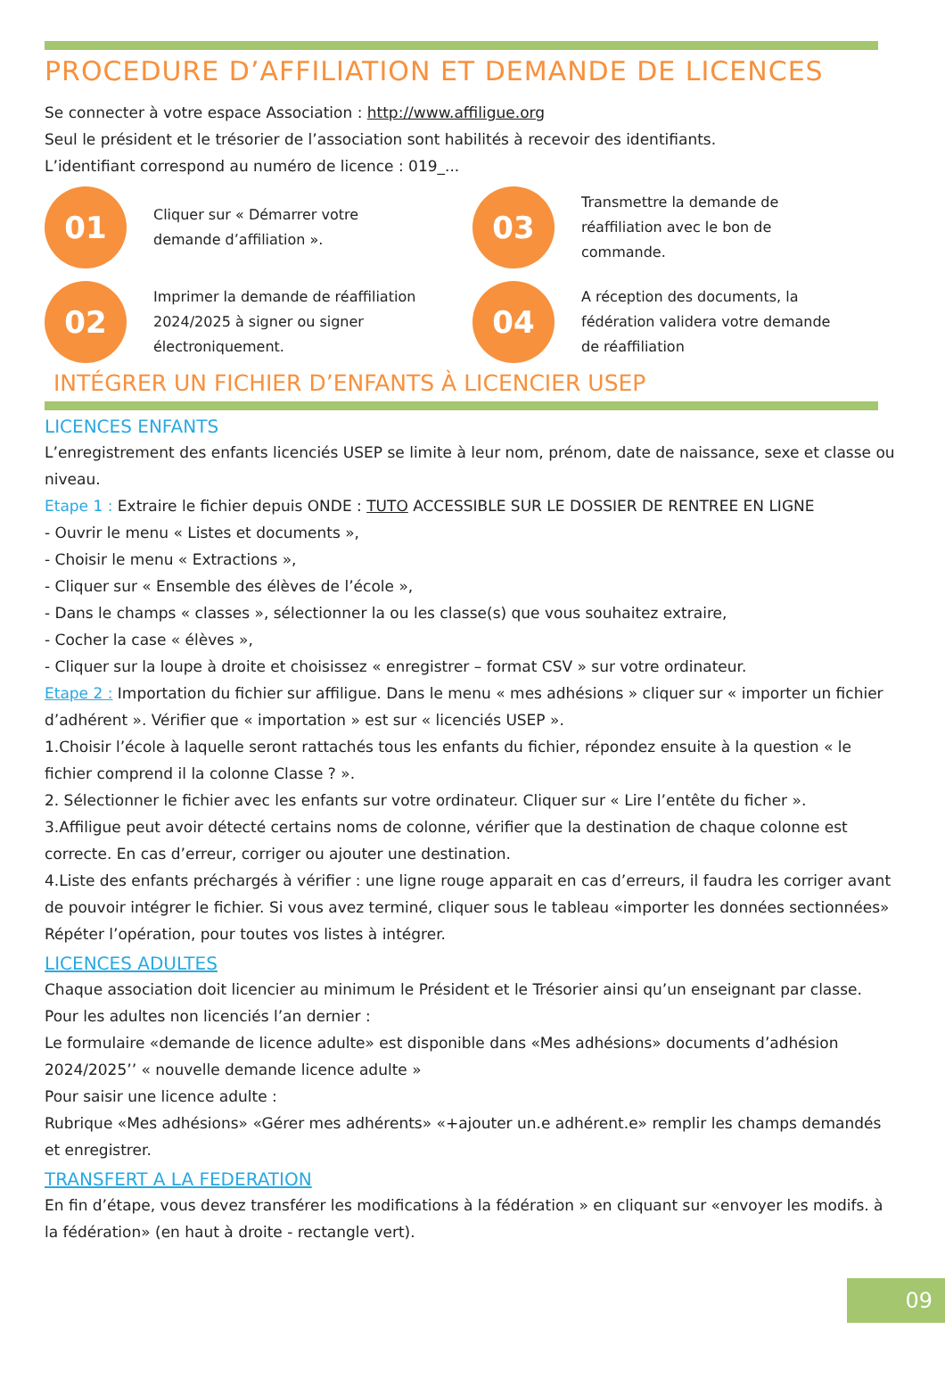PROCEDURE D’AFFILIATION ET DEMANDE DE LICENCES
Se connecter à votre espace Association : http://www.affiligue.org
Seul le président et le trésorier de l’association sont habilités à recevoir des identifiants.
L’identifiant correspond au numéro de licence : 019_...
01
Cliquer sur « Démarrer votre demande d’affiliation ».
03
Transmettre la demande de réaffiliation avec le bon de commande.
02
Imprimer la demande de réaffiliation 2024/2025 à signer ou signer électroniquement.
04
A réception des documents, la fédération validera votre demande de réaffiliation
INTÉGRER UN FICHIER D’ENFANTS À LICENCIER USEP
LICENCES ENFANTS
L’enregistrement des enfants licenciés USEP se limite à leur nom, prénom, date de naissance, sexe et classe ou niveau.
Etape 1 : Extraire le fichier depuis ONDE : TUTO ACCESSIBLE SUR LE DOSSIER DE RENTREE EN LIGNE
- Ouvrir le menu « Listes et documents »,
- Choisir le menu « Extractions »,
- Cliquer sur « Ensemble des élèves de l’école »,
- Dans le champs « classes », sélectionner la ou les classe(s) que vous souhaitez extraire,
- Cocher la case « élèves »,
- Cliquer sur la loupe à droite et choisissez « enregistrer – format CSV » sur votre ordinateur.
Etape 2 : Importation du fichier sur affiligue. Dans le menu « mes adhésions » cliquer sur « importer un fichier d’adhérent ». Vérifier que « importation » est sur « licenciés USEP ».
1.Choisir l’école à laquelle seront rattachés tous les enfants du fichier, répondez ensuite à la question « le fichier comprend il la colonne Classe ? ».
2. Sélectionner le fichier avec les enfants sur votre ordinateur. Cliquer sur « Lire l’entête du ficher ».
3.Affiligue peut avoir détecté certains noms de colonne, vérifier que la destination de chaque colonne est correcte. En cas d’erreur, corriger ou ajouter une destination.
4.Liste des enfants préchargés à vérifier : une ligne rouge apparait en cas d’erreurs, il faudra les corriger avant de pouvoir intégrer le fichier. Si vous avez terminé, cliquer sous le tableau «importer les données sectionnées»
Répéter l’opération, pour toutes vos listes à intégrer.
LICENCES ADULTES
Chaque association doit licencier au minimum le Président et le Trésorier ainsi qu’un enseignant par classe.
Pour les adultes non licenciés l’an dernier :
Le formulaire «demande de licence adulte» est disponible dans «Mes adhésions» documents d’adhésion 2024/2025’’ « nouvelle demande licence adulte »
Pour saisir une licence adulte :
Rubrique «Mes adhésions» «Gérer mes adhérents» «+ajouter un.e adhérent.e» remplir les champs demandés et enregistrer.
TRANSFERT A LA FEDERATION
En fin d’étape, vous devez transférer les modifications à la fédération » en cliquant sur «envoyer les modifs. à la fédération» (en haut à droite - rectangle vert).
09